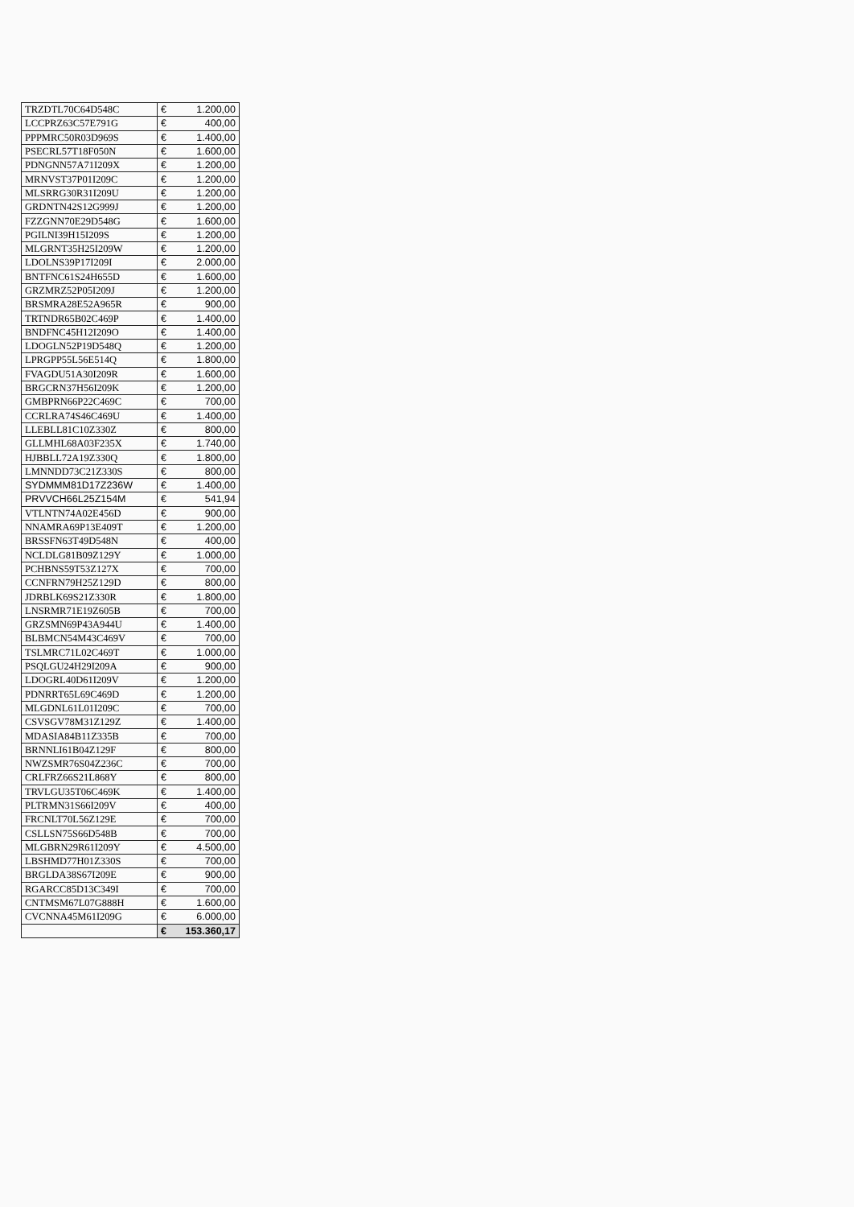| TRZDTL70C64D548C | € | 1.200,00 |
| LCCPRZ63C57E791G | € | 400,00 |
| PPPMRC50R03D969S | € | 1.400,00 |
| PSECRL57T18F050N | € | 1.600,00 |
| PDNGNN57A71I209X | € | 1.200,00 |
| MRNVST37P01I209C | € | 1.200,00 |
| MLSRRG30R31I209U | € | 1.200,00 |
| GRDNTN42S12G999J | € | 1.200,00 |
| FZZGNN70E29D548G | € | 1.600,00 |
| PGILNI39H15I209S | € | 1.200,00 |
| MLGRNT35H25I209W | € | 1.200,00 |
| LDOLNS39P17I209I | € | 2.000,00 |
| BNTFNC61S24H655D | € | 1.600,00 |
| GRZMRZ52P05I209J | € | 1.200,00 |
| BRSMRA28E52A965R | € | 900,00 |
| TRTNDR65B02C469P | € | 1.400,00 |
| BNDFNC45H12I209O | € | 1.400,00 |
| LDOGLN52P19D548Q | € | 1.200,00 |
| LPRGPP55L56E514Q | € | 1.800,00 |
| FVAGDU51A30I209R | € | 1.600,00 |
| BRGCRN37H56I209K | € | 1.200,00 |
| GMBPRN66P22C469C | € | 700,00 |
| CCRLRA74S46C469U | € | 1.400,00 |
| LLEBLL81C10Z330Z | € | 800,00 |
| GLLMHL68A03F235X | € | 1.740,00 |
| HJBBLL72A19Z330Q | € | 1.800,00 |
| LMNNDD73C21Z330S | € | 800,00 |
| SYDMMM81D17Z236W | € | 1.400,00 |
| PRVVCH66L25Z154M | € | 541,94 |
| VTLNTN74A02E456D | € | 900,00 |
| NNAMRA69P13E409T | € | 1.200,00 |
| BRSSFN63T49D548N | € | 400,00 |
| NCLDLG81B09Z129Y | € | 1.000,00 |
| PCHBNS59T53Z127X | € | 700,00 |
| CCNFRN79H25Z129D | € | 800,00 |
| JDRBLK69S21Z330R | € | 1.800,00 |
| LNSRMR71E19Z605B | € | 700,00 |
| GRZSMN69P43A944U | € | 1.400,00 |
| BLBMCN54M43C469V | € | 700,00 |
| TSLMRC71L02C469T | € | 1.000,00 |
| PSQLGU24H29I209A | € | 900,00 |
| LDOGRL40D61I209V | € | 1.200,00 |
| PDNRRT65L69C469D | € | 1.200,00 |
| MLGDNL61L01I209C | € | 700,00 |
| CSVSGV78M31Z129Z | € | 1.400,00 |
| MDASIA84B11Z335B | € | 700,00 |
| BRNNLI61B04Z129F | € | 800,00 |
| NWZSMR76S04Z236C | € | 700,00 |
| CRLFRZ66S21L868Y | € | 800,00 |
| TRVLGU35T06C469K | € | 1.400,00 |
| PLTRMN31S66I209V | € | 400,00 |
| FRCNLT70L56Z129E | € | 700,00 |
| CSLLSN75S66D548B | € | 700,00 |
| MLGBRN29R61I209Y | € | 4.500,00 |
| LBSHMD77H01Z330S | € | 700,00 |
| BRGLDA38S67I209E | € | 900,00 |
| RGARCC85D13C349I | € | 700,00 |
| CNTMSM67L07G888H | € | 1.600,00 |
| CVCNNA45M61I209G | € | 6.000,00 |
| | € | 153.360,17 |